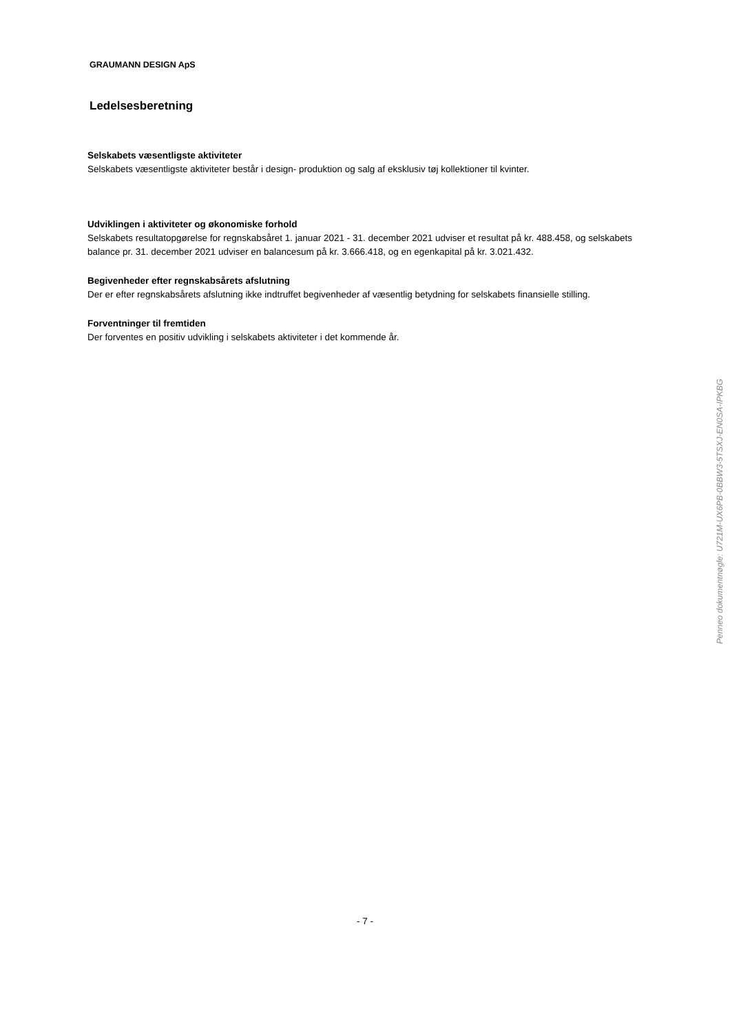GRAUMANN DESIGN ApS
Ledelsesberetning
Selskabets væsentligste aktiviteter
Selskabets væsentligste aktiviteter består i design- produktion og salg af eksklusiv tøj kollektioner til kvinter.
Udviklingen i aktiviteter og økonomiske forhold
Selskabets resultatopgørelse for regnskabsåret 1. januar 2021 - 31. december 2021 udviser et resultat på kr. 488.458, og selskabets balance pr. 31. december 2021 udviser en balancesum på kr. 3.666.418, og en egenkapital på kr. 3.021.432.
Begivenheder efter regnskabsårets afslutning
Der er efter regnskabsårets afslutning ikke indtruffet begivenheder af væsentlig betydning for selskabets finansielle stilling.
Forventninger til fremtiden
Der forventes en positiv udvikling i selskabets aktiviteter i det kommende år.
Penneo dokumentnøgle: U721M-UX6PB-0BBW3-5TSXJ-EN0SA-IPKBG
- 7 -